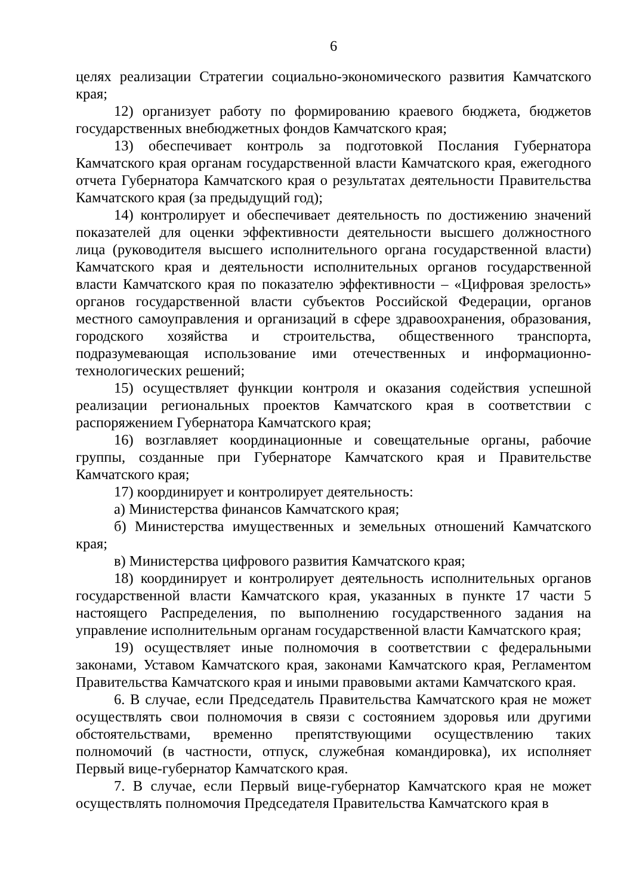6
целях реализации Стратегии социально-экономического развития Камчатского края;
12) организует работу по формированию краевого бюджета, бюджетов государственных внебюджетных фондов Камчатского края;
13) обеспечивает контроль за подготовкой Послания Губернатора Камчатского края органам государственной власти Камчатского края, ежегодного отчета Губернатора Камчатского края о результатах деятельности Правительства Камчатского края (за предыдущий год);
14) контролирует и обеспечивает деятельность по достижению значений показателей для оценки эффективности деятельности высшего должностного лица (руководителя высшего исполнительного органа государственной власти) Камчатского края и деятельности исполнительных органов государственной власти Камчатского края по показателю эффективности – «Цифровая зрелость» органов государственной власти субъектов Российской Федерации, органов местного самоуправления и организаций в сфере здравоохранения, образования, городского хозяйства и строительства, общественного транспорта, подразумевающая использование ими отечественных и информационно-технологических решений;
15) осуществляет функции контроля и оказания содействия успешной реализации региональных проектов Камчатского края в соответствии с распоряжением Губернатора Камчатского края;
16) возглавляет координационные и совещательные органы, рабочие группы, созданные при Губернаторе Камчатского края и Правительстве Камчатского края;
17) координирует и контролирует деятельность:
а) Министерства финансов Камчатского края;
б) Министерства имущественных и земельных отношений Камчатского края;
в) Министерства цифрового развития Камчатского края;
18) координирует и контролирует деятельность исполнительных органов государственной власти Камчатского края, указанных в пункте 17 части 5 настоящего Распределения, по выполнению государственного задания на управление исполнительным органам государственной власти Камчатского края;
19) осуществляет иные полномочия в соответствии с федеральными законами, Уставом Камчатского края, законами Камчатского края, Регламентом Правительства Камчатского края и иными правовыми актами Камчатского края.
6. В случае, если Председатель Правительства Камчатского края не может осуществлять свои полномочия в связи с состоянием здоровья или другими обстоятельствами, временно препятствующими осуществлению таких полномочий (в частности, отпуск, служебная командировка), их исполняет Первый вице-губернатор Камчатского края.
7. В случае, если Первый вице-губернатор Камчатского края не может осуществлять полномочия Председателя Правительства Камчатского края в